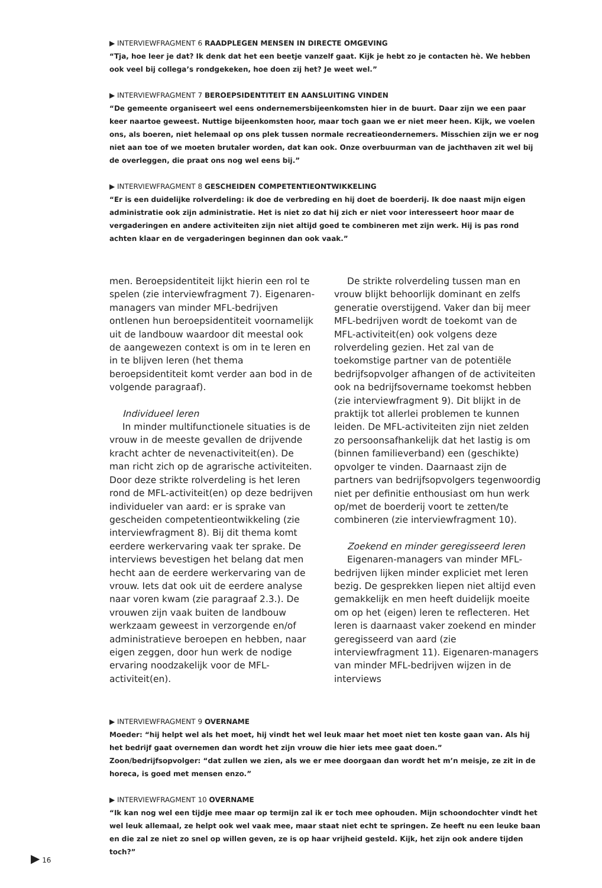▶ INTERVIEWFRAGMENT 6 RAADPLEGEN MENSEN IN DIRECTE OMGEVING
“Tja, hoe leer je dat? Ik denk dat het een beetje vanzelf gaat. Kijk je hebt zo je contacten hè. We hebben ook veel bij collega’s rondgekeken, hoe doen zij het? Je weet wel.”
▶ INTERVIEWFRAGMENT 7 BEROEPSIDENTITEIT EN AANSLUITING VINDEN
“De gemeente organiseert wel eens ondernemersbijeenkomsten hier in de buurt. Daar zijn we een paar keer naartoe geweest. Nuttige bijeenkomsten hoor, maar toch gaan we er niet meer heen. Kijk, we voelen ons, als boeren, niet helemaal op ons plek tussen normale recreatieondernemers. Misschien zijn we er nog niet aan toe of we moeten brutaler worden, dat kan ook. Onze overbuurman van de jachthaven zit wel bij de overleggen, die praat ons nog wel eens bij.”
▶ INTERVIEWFRAGMENT 8 GESCHEIDEN COMPETENTIEONTWIKKELING
“Er is een duidelijke rolverdeling: ik doe de verbreding en hij doet de boerderij. Ik doe naast mijn eigen administratie ook zijn administratie. Het is niet zo dat hij zich er niet voor interesseert hoor maar de vergaderingen en andere activiteiten zijn niet altijd goed te combineren met zijn werk. Hij is pas rond achten klaar en de vergaderingen beginnen dan ook vaak.”
men. Beroepsidentiteit lijkt hierin een rol te spelen (zie interviewfragment 7). Eigenaren-managers van minder MFL-bedrijven ontlenen hun beroepsidentiteit voornamelijk uit de landbouw waardoor dit meestal ook de aangewezen context is om in te leren en in te blijven leren (het thema beroepsidentiteit komt verder aan bod in de volgende paragraaf).
Individueel leren
In minder multifunctionele situaties is de vrouw in de meeste gevallen de drijvende kracht achter de nevenactiviteit(en). De man richt zich op de agrarische activiteiten. Door deze strikte rolverdeling is het leren rond de MFL-activiteit(en) op deze bedrijven individueler van aard: er is sprake van gescheiden competentieontwikkeling (zie interviewfragment 8). Bij dit thema komt eerdere werkervaring vaak ter sprake. De interviews bevestigen het belang dat men hecht aan de eerdere werkervaring van de vrouw. Iets dat ook uit de eerdere analyse naar voren kwam (zie paragraaf 2.3.). De vrouwen zijn vaak buiten de landbouw werkzaam geweest in verzorgende en/of administratieve beroepen en hebben, naar eigen zeggen, door hun werk de nodige ervaring noodzakelijk voor de MFL-activiteit(en).
De strikte rolverdeling tussen man en vrouw blijkt behoorlijk dominant en zelfs generatie overstijgend. Vaker dan bij meer MFL-bedrijven wordt de toekomt van de MFL-activiteit(en) ook volgens deze rolverdeling gezien. Het zal van de toekomstige partner van de potentiële bedrijfsopvolger afhangen of de activiteiten ook na bedrijfsovername toekomst hebben (zie interviewfragment 9). Dit blijkt in de praktijk tot allerlei problemen te kunnen leiden. De MFL-activiteiten zijn niet zelden zo persoonsafhankelijk dat het lastig is om (binnen familieverband) een (geschikte) opvolger te vinden. Daarnaast zijn de partners van bedrijfsopvolgers tegenwoordig niet per definitie enthousiast om hun werk op/met de boerderij voort te zetten/te combineren (zie interviewfragment 10).
Zoekend en minder geregisseerd leren
Eigenaren-managers van minder MFL-bedrijven lijken minder expliciet met leren bezig. De gesprekken liepen niet altijd even gemakkelijk en men heeft duidelijk moeite om op het (eigen) leren te reflecteren. Het leren is daarnaast vaker zoekend en minder geregisseerd van aard (zie interviewfragment 11). Eigenaren-managers van minder MFL-bedrijven wijzen in de interviews
▶ INTERVIEWFRAGMENT 9 OVERNAME
Moeder: “hij helpt wel als het moet, hij vindt het wel leuk maar het moet niet ten koste gaan van. Als hij het bedrijf gaat overnemen dan wordt het zijn vrouw die hier iets mee gaat doen.”
Zoon/bedrijfsopvolger: “dat zullen we zien, als we er mee doorgaan dan wordt het m’n meisje, ze zit in de horeca, is goed met mensen enzo.”
▶ INTERVIEWFRAGMENT 10 OVERNAME
“Ik kan nog wel een tijdje mee maar op termijn zal ik er toch mee ophouden. Mijn schoondochter vindt het wel leuk allemaal, ze helpt ook wel vaak mee, maar staat niet echt te springen. Ze heeft nu een leuke baan en die zal ze niet zo snel op willen geven, ze is op haar vrijheid gesteld. Kijk, het zijn ook andere tijden toch?”
▶ 16